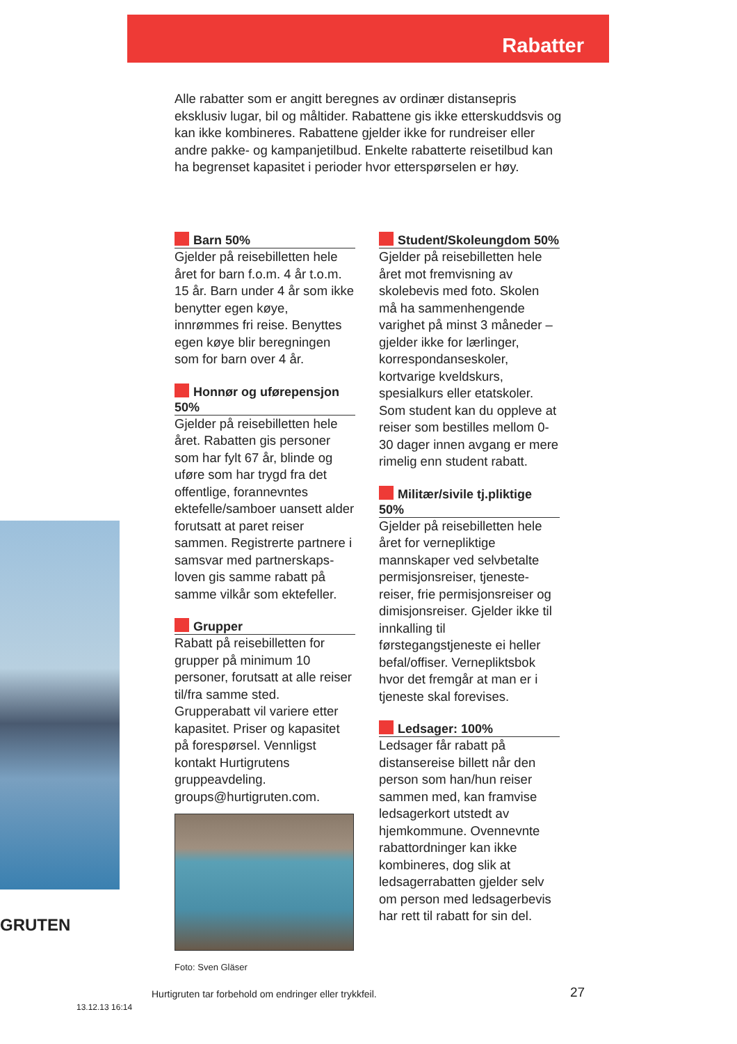Rabatter
Alle rabatter som er angitt beregnes av ordinær distansepris eksklusiv lugar, bil og måltider. Rabattene gis ikke etterskuddsvis og kan ikke kombineres. Rabattene gjelder ikke for rundreiser eller andre pakke- og kampanjetilbud. Enkelte rabatterte reisetil­bud kan ha begrenset kapasitet i perioder hvor etterspørselen er høy.
GRUTEN
Barn 50%
Gjelder på reisebilletten hele året for barn f.o.m. 4 år t.o.m. 15 år. Barn under 4 år som ikke benytter egen køye, innrømmes fri reise. Benyttes egen køye blir beregningen som for barn over 4 år.
Honnør og uførepensjon 50%
Gjelder på reisebilletten hele året. Rabatten gis personer som har fylt 67 år, blinde og uføre som har trygd fra det offentlige, forannevntes ektefelle/samboer uansett alder forutsatt at paret reiser sammen. Registrerte partnere i samsvar med partnerskaps­loven gis samme rabatt på samme vilkår som ektefeller.
Grupper
Rabatt på reisebilletten for grupper på minimum 10 personer, forutsatt at alle reiser til/fra samme sted. Grupperabatt vil variere etter kapasitet. Priser og kapasitet på forespørsel. Vennligst kontakt Hurtigrutens gruppeavdeling. groups@hurtigruten.com.
Foto: Sven Gläser
Student/Skoleungdom 50%
Gjelder på reisebilletten hele året mot fremvisning av skolebevis med foto. Skolen må ha sammenhengende varighet på minst 3 måneder – gjelder ikke for lærlinger, korrespondanseskoler, kortvarige kveldskurs, spesialkurs eller etatskoler. Som student kan du oppleve at reiser som bestilles mellom 0-30 dager innen avgang er mere rimelig enn student rabatt.
Militær/sivile tj.pliktige 50%
Gjelder på reisebilletten hele året for vernepliktige mannskaper ved selvbetalte permisjonsreiser, tjeneste­reiser, frie permisjons­reiser og dimisjonsreiser. Gjelder ikke til innkalling til førstegangstjeneste ei heller befal/offiser. Vernepliktsbok hvor det fremgår at man er i tjeneste skal forevises.
Ledsager: 100%
Ledsager får rabatt på distansereise billett når den person som han/hun reiser sammen med, kan framvise ledsagerkort utstedt av hjemkommune. Oven­nevnte rabattordninger kan ikke kombineres, dog slik at ledsagerrabatten gjelder selv om person med ledsager­bevis har rett til rabatt for sin del.
Hurtigruten tar forbehold om endringer eller trykkfeil.
27
13.12.13 16:14